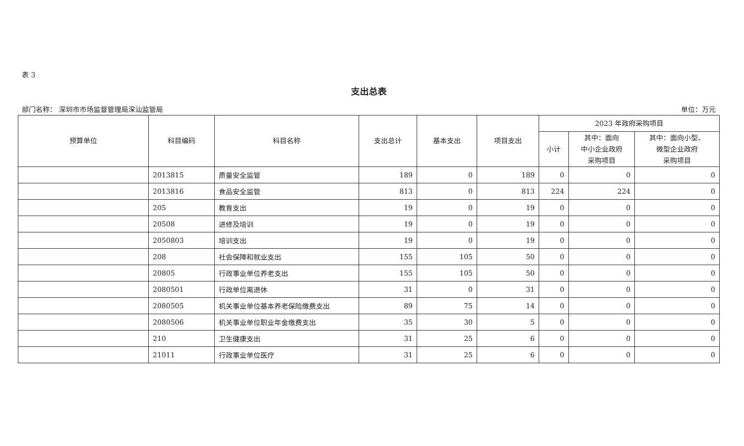表 3
支出总表
部门名称： 深圳市市场监督管理局深汕监管局 单位：万元
| 预算单位 | 科目编码 | 科目名称 | 支出总计 | 基本支出 | 项目支出 | 2023 年政府采购项目 | | |
| --- | --- | --- | --- | --- | --- | --- | --- | --- |
| | | | | | | 小计 | 其中：面向 中小企业政府 采购项目 | 其中：面向小型、 微型企业政府 采购项目 |
| | 2013815 | 质量安全监管 | 189 | 0 | 189 | 0 | 0 | 0 |
| | 2013816 | 食品安全监管 | 813 | 0 | 813 | 224 | 224 | 0 |
| | 205 | 教育支出 | 19 | 0 | 19 | 0 | 0 | 0 |
| | 20508 | 进修及培训 | 19 | 0 | 19 | 0 | 0 | 0 |
| | 2050803 | 培训支出 | 19 | 0 | 19 | 0 | 0 | 0 |
| | 208 | 社会保障和就业支出 | 155 | 105 | 50 | 0 | 0 | 0 |
| | 20805 | 行政事业单位养老支出 | 155 | 105 | 50 | 0 | 0 | 0 |
| | 2080501 | 行政单位离退休 | 31 | 0 | 31 | 0 | 0 | 0 |
| | 2080505 | 机关事业单位基本养老保险缴费支出 | 89 | 75 | 14 | 0 | 0 | 0 |
| | 2080506 | 机关事业单位职业年金缴费支出 | 35 | 30 | 5 | 0 | 0 | 0 |
| | 210 | 卫生健康支出 | 31 | 25 | 6 | 0 | 0 | 0 |
| | 21011 | 行政事业单位医疗 | 31 | 25 | 6 | 0 | 0 | 0 |